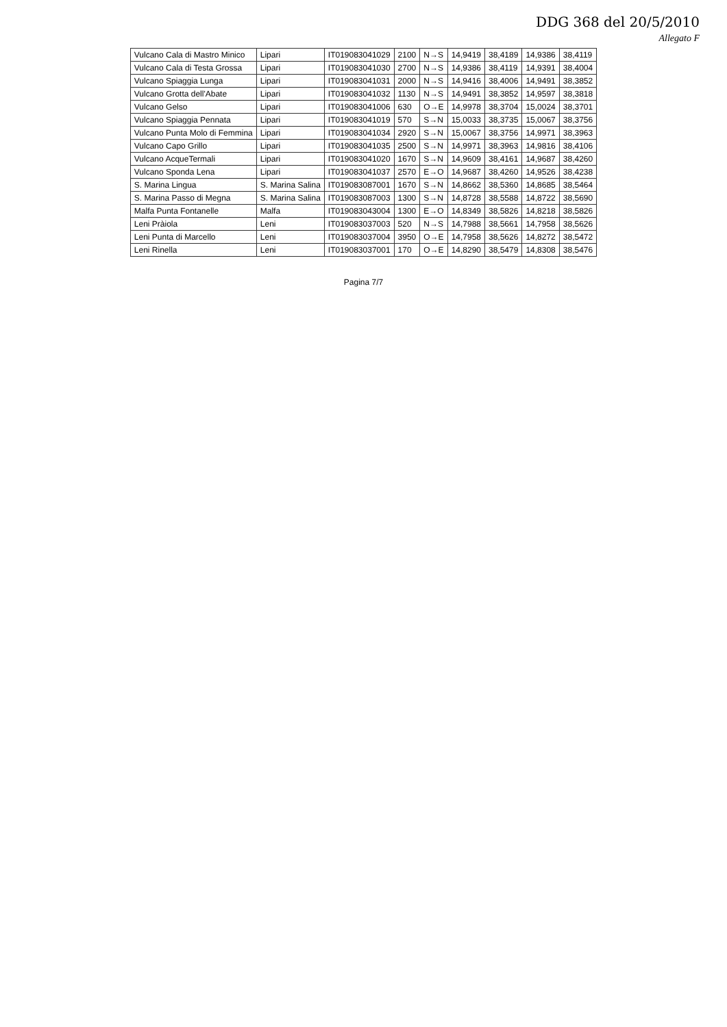DDG 368 del 20/5/2010
Allegato F
| Vulcano Cala di Mastro Minico | Lipari | IT019083041029 | 2100 | N→S | 14,9419 | 38,4189 | 14,9386 | 38,4119 |
| Vulcano Cala di Testa Grossa | Lipari | IT019083041030 | 2700 | N→S | 14,9386 | 38,4119 | 14,9391 | 38,4004 |
| Vulcano Spiaggia Lunga | Lipari | IT019083041031 | 2000 | N→S | 14,9416 | 38,4006 | 14,9491 | 38,3852 |
| Vulcano Grotta dell'Abate | Lipari | IT019083041032 | 1130 | N→S | 14,9491 | 38,3852 | 14,9597 | 38,3818 |
| Vulcano Gelso | Lipari | IT019083041006 | 630 | O→E | 14,9978 | 38,3704 | 15,0024 | 38,3701 |
| Vulcano Spiaggia Pennata | Lipari | IT019083041019 | 570 | S→N | 15,0033 | 38,3735 | 15,0067 | 38,3756 |
| Vulcano Punta Molo di Femmina | Lipari | IT019083041034 | 2920 | S→N | 15,0067 | 38,3756 | 14,9971 | 38,3963 |
| Vulcano Capo Grillo | Lipari | IT019083041035 | 2500 | S→N | 14,9971 | 38,3963 | 14,9816 | 38,4106 |
| Vulcano AcqueTermali | Lipari | IT019083041020 | 1670 | S→N | 14,9609 | 38,4161 | 14,9687 | 38,4260 |
| Vulcano Sponda Lena | Lipari | IT019083041037 | 2570 | E→O | 14,9687 | 38,4260 | 14,9526 | 38,4238 |
| S. Marina Lingua | S. Marina Salina | IT019083087001 | 1670 | S→N | 14,8662 | 38,5360 | 14,8685 | 38,5464 |
| S. Marina Passo di Megna | S. Marina Salina | IT019083087003 | 1300 | S→N | 14,8728 | 38,5588 | 14,8722 | 38,5690 |
| Malfa Punta Fontanelle | Malfa | IT019083043004 | 1300 | E→O | 14,8349 | 38,5826 | 14,8218 | 38,5826 |
| Leni Pràiola | Leni | IT019083037003 | 520 | N→S | 14,7988 | 38,5661 | 14,7958 | 38,5626 |
| Leni Punta di Marcello | Leni | IT019083037004 | 3950 | O→E | 14,7958 | 38,5626 | 14,8272 | 38,5472 |
| Leni Rinella | Leni | IT019083037001 | 170 | O→E | 14,8290 | 38,5479 | 14,8308 | 38,5476 |
Pagina 7/7